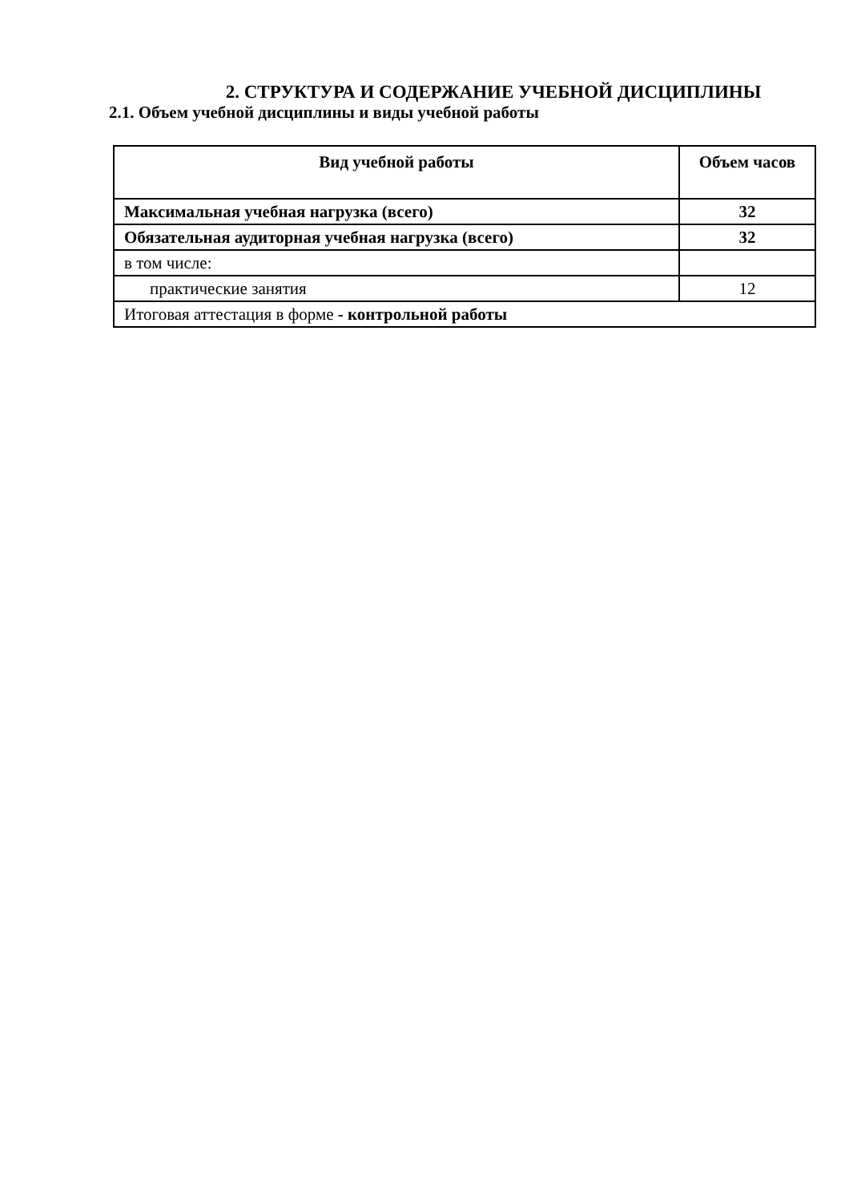2. СТРУКТУРА И СОДЕРЖАНИЕ УЧЕБНОЙ ДИСЦИПЛИНЫ
2.1. Объем учебной дисциплины и виды учебной работы
| Вид учебной работы | Объем часов |
| --- | --- |
| Максимальная учебная нагрузка (всего) | 32 |
| Обязательная аудиторная учебная нагрузка (всего) | 32 |
| в том числе: | |
| практические занятия | 12 |
| Итоговая аттестация в форме - контрольной работы | |